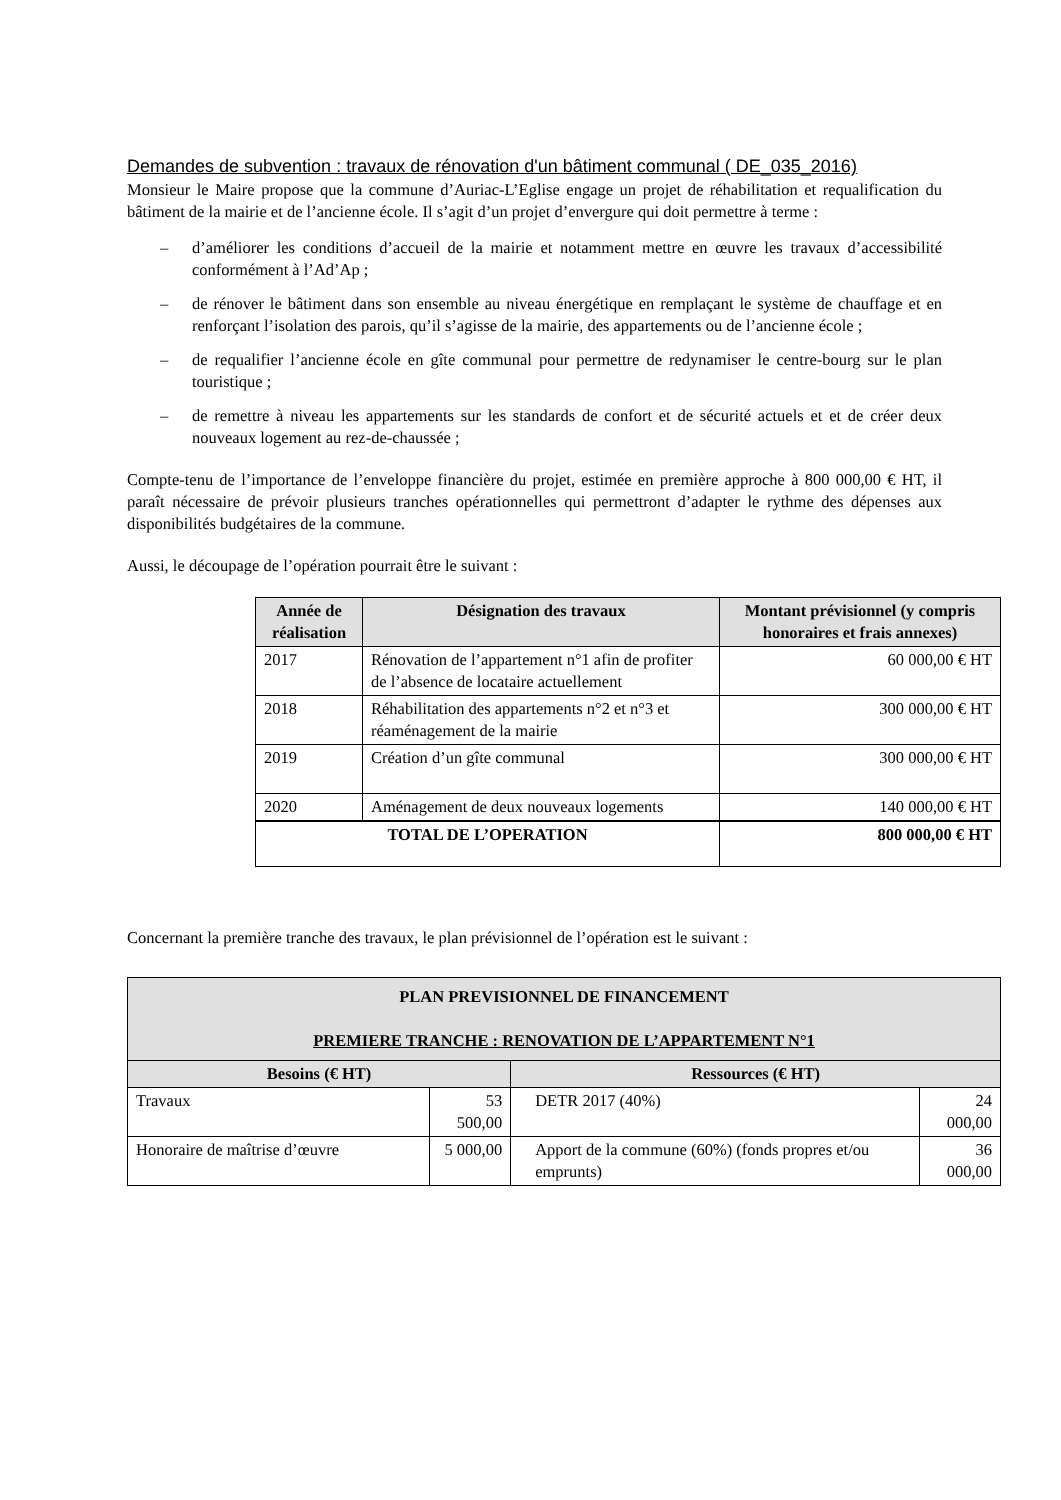Demandes de subvention : travaux de rénovation d'un bâtiment communal ( DE_035_2016)
Monsieur le Maire propose que la commune d’Auriac-L’Eglise engage un projet de réhabilitation et requalification du bâtiment de la mairie et de l’ancienne école. Il s’agit d’un projet d’envergure qui doit permettre à terme :
– d’améliorer les conditions d’accueil de la mairie et notamment mettre en œuvre les travaux d’accessibilité conformément à l’Ad’Ap ;
– de rénover le bâtiment dans son ensemble au niveau énergétique en remplaçant le système de chauffage et en renforçant l’isolation des parois, qu’il s’agisse de la mairie, des appartements ou de l’ancienne école ;
– de requalifier l’ancienne école en gîte communal pour permettre de redynamiser le centre-bourg sur le plan touristique ;
– de remettre à niveau les appartements sur les standards de confort et de sécurité actuels et et de créer deux nouveaux logement au rez-de-chaussée ;
Compte-tenu de l’importance de l’enveloppe financière du projet, estimée en première approche à 800 000,00 € HT, il paraît nécessaire de prévoir plusieurs tranches opérationnelles qui permettront d’adapter le rythme des dépenses aux disponibilités budgétaires de la commune.
Aussi, le découpage de l’opération pourrait être le suivant :
| Année de réalisation | Désignation des travaux | Montant prévisionnel (y compris honoraires et frais annexes) |
| --- | --- | --- |
| 2017 | Rénovation de l’appartement n°1 afin de profiter de l’absence de locataire actuellement | 60 000,00 € HT |
| 2018 | Réhabilitation des appartements n°2 et n°3 et réaménagement de la mairie | 300 000,00 € HT |
| 2019 | Création d’un gîte communal | 300 000,00 € HT |
| 2020 | Aménagement de deux nouveaux logements | 140 000,00 € HT |
| TOTAL DE L’OPERATION | | 800 000,00 € HT |
Concernant la première tranche des travaux, le plan prévisionnel de l’opération est le suivant :
| PLAN PREVISIONNEL DE FINANCEMENT PREMIERE TRANCHE : RENOVATION DE L’APPARTEMENT N°1 | | | |
| --- | --- | --- | --- |
| Besoins (€ HT) | | Ressources (€ HT) | |
| Travaux | 53 500,00 | DETR 2017 (40%) | 24 000,00 |
| Honoraire de maîtrise d’œuvre | 5 000,00 | Apport de la commune (60%) (fonds propres et/ou emprunts) | 36 000,00 |